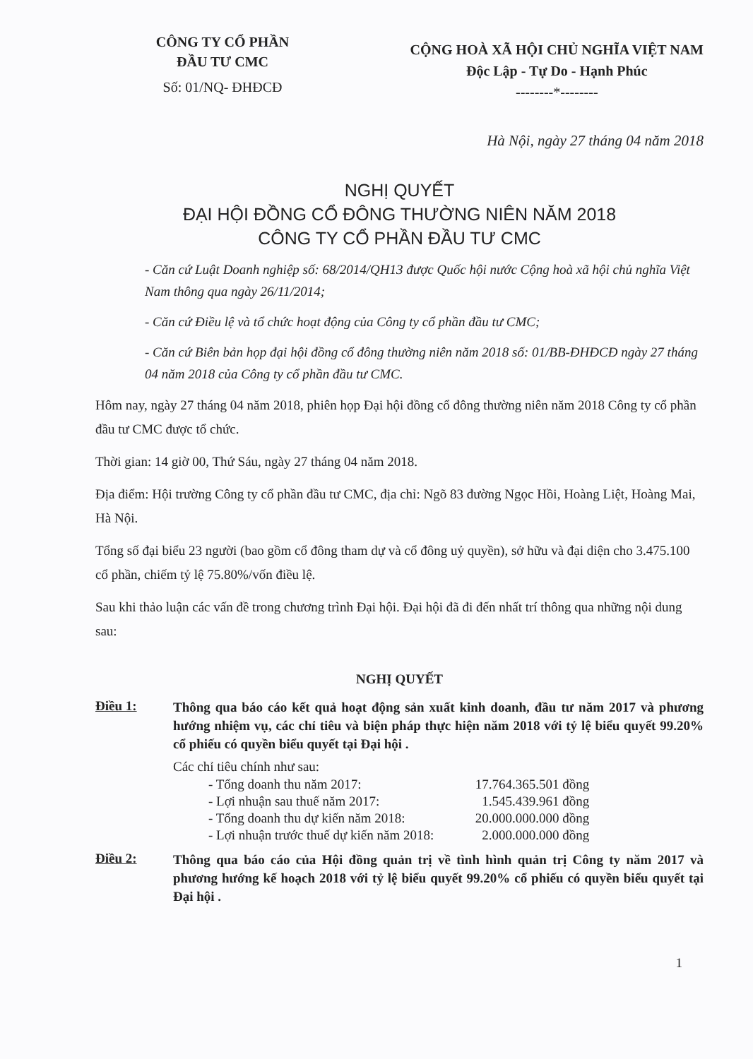CÔNG TY CỔ PHẦN
ĐẦU TƯ CMC
Số: 01/NQ- ĐHĐCĐ
CỘNG HOÀ XÃ HỘI CHỦ NGHĨA VIỆT NAM
Độc Lập - Tự Do - Hạnh Phúc
--------*--------
Hà Nội, ngày 27 tháng 04 năm 2018
NGHỊ QUYẾT
ĐẠI HỘI ĐỒNG CỔ ĐÔNG THƯỜNG NIÊN NĂM 2018
CÔNG TY CỔ PHẦN ĐẦU TƯ CMC
- Căn cứ Luật Doanh nghiệp số: 68/2014/QH13 được Quốc hội nước Cộng hoà xã hội chủ nghĩa Việt Nam thông qua ngày 26/11/2014;
- Căn cứ Điều lệ và tổ chức hoạt động của Công ty cổ phần đầu tư CMC;
- Căn cứ Biên bản họp đại hội đồng cổ đông thường niên năm 2018 số: 01/BB-ĐHĐCĐ ngày 27 tháng 04 năm 2018 của Công ty cổ phần đầu tư CMC.
Hôm nay, ngày 27 tháng 04 năm 2018, phiên họp Đại hội đồng cổ đông thường niên năm 2018 Công ty cổ phần đầu tư CMC được tổ chức.
Thời gian: 14 giờ 00, Thứ Sáu, ngày 27 tháng 04 năm 2018.
Địa điểm: Hội trường Công ty cổ phần đầu tư CMC, địa chỉ: Ngõ 83 đường Ngọc Hồi, Hoàng Liệt, Hoàng Mai, Hà Nội.
Tổng số đại biểu 23 người (bao gồm cổ đông tham dự và cổ đông uỷ quyền), sở hữu và đại diện cho 3.475.100 cổ phần, chiếm tỷ lệ 75.80%/vốn điều lệ.
Sau khi thảo luận các vấn đề trong chương trình Đại hội. Đại hội đã đi đến nhất trí thông qua những nội dung sau:
NGHỊ QUYẾT
Điều 1:
Thông qua báo cáo kết quả hoạt động sản xuất kinh doanh, đầu tư năm 2017 và phương hướng nhiệm vụ, các chỉ tiêu và biện pháp thực hiện năm 2018 với tỷ lệ biểu quyết 99.20% cổ phiếu có quyền biểu quyết tại Đại hội .
Các chỉ tiêu chính như sau:
| - Tổng doanh thu năm 2017: | 17.764.365.501 đồng |
| - Lợi nhuận sau thuế năm 2017: | 1.545.439.961 đồng |
| - Tổng doanh thu dự kiến năm 2018: | 20.000.000.000 đồng |
| - Lợi nhuận trước thuế dự kiến năm 2018: | 2.000.000.000 đồng |
Điều 2:
Thông qua báo cáo của Hội đồng quản trị về tình hình quản trị Công ty năm 2017 và phương hướng kế hoạch 2018 với tỷ lệ biểu quyết 99.20% cổ phiếu có quyền biểu quyết tại Đại hội .
1